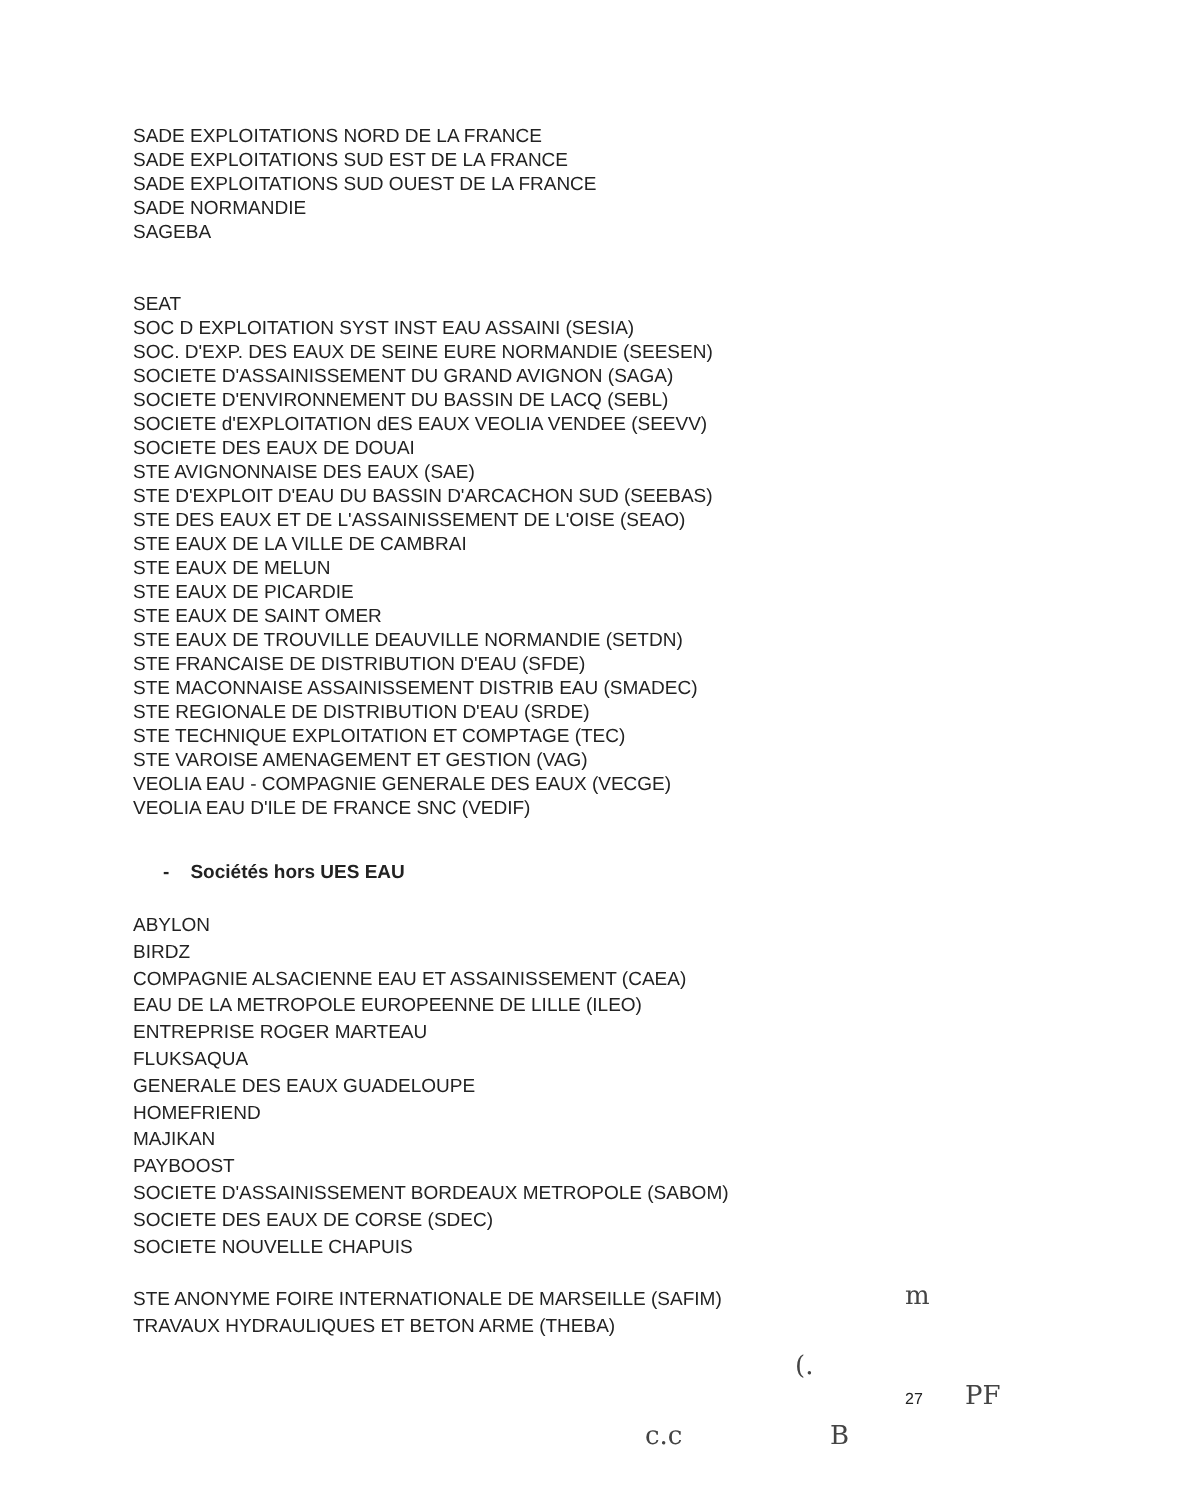SADE EXPLOITATIONS NORD DE LA FRANCE
SADE EXPLOITATIONS SUD EST DE LA FRANCE
SADE EXPLOITATIONS SUD OUEST DE LA FRANCE
SADE NORMANDIE
SAGEBA
SEAT
SOC D EXPLOITATION SYST INST EAU ASSAINI (SESIA)
SOC. D'EXP. DES EAUX DE SEINE EURE NORMANDIE (SEESEN)
SOCIETE D'ASSAINISSEMENT DU GRAND AVIGNON (SAGA)
SOCIETE D'ENVIRONNEMENT DU BASSIN DE LACQ (SEBL)
SOCIETE d'EXPLOITATION dES EAUX VEOLIA VENDEE (SEEVV)
SOCIETE DES EAUX DE DOUAI
STE AVIGNONNAISE DES EAUX (SAE)
STE D'EXPLOIT D'EAU DU BASSIN D'ARCACHON SUD (SEEBAS)
STE DES EAUX ET DE L'ASSAINISSEMENT DE L'OISE (SEAO)
STE EAUX DE LA VILLE DE CAMBRAI
STE EAUX DE MELUN
STE EAUX DE PICARDIE
STE EAUX DE SAINT OMER
STE EAUX DE TROUVILLE DEAUVILLE NORMANDIE (SETDN)
STE FRANCAISE DE DISTRIBUTION D'EAU (SFDE)
STE MACONNAISE ASSAINISSEMENT DISTRIB EAU (SMADEC)
STE REGIONALE DE DISTRIBUTION D'EAU (SRDE)
STE TECHNIQUE EXPLOITATION ET COMPTAGE (TEC)
STE VAROISE AMENAGEMENT ET GESTION (VAG)
VEOLIA EAU - COMPAGNIE GENERALE DES EAUX (VECGE)
VEOLIA EAU D'ILE DE FRANCE SNC (VEDIF)
- Sociétés hors UES EAU
ABYLON
BIRDZ
COMPAGNIE ALSACIENNE EAU ET ASSAINISSEMENT (CAEA)
EAU DE LA METROPOLE EUROPEENNE DE LILLE (ILEO)
ENTREPRISE ROGER MARTEAU
FLUKSAQUA
GENERALE DES EAUX GUADELOUPE
HOMEFRIEND
MAJIKAN
PAYBOOST
SOCIETE D'ASSAINISSEMENT BORDEAUX METROPOLE (SABOM)
SOCIETE DES EAUX DE CORSE (SDEC)
SOCIETE NOUVELLE CHAPUIS
STE ANONYME FOIRE INTERNATIONALE DE MARSEILLE (SAFIM)
TRAVAUX HYDRAULIQUES ET BETON ARME (THEBA)
27
m
(.
PF
c.c B